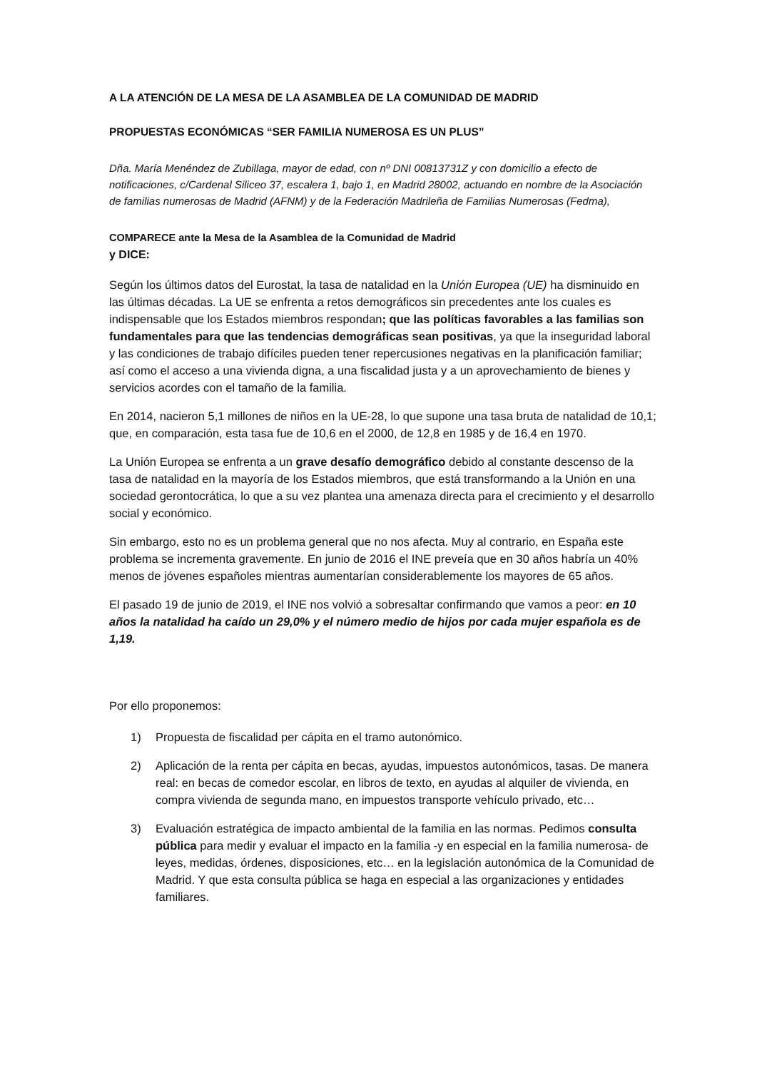A LA ATENCIÓN DE LA MESA DE LA ASAMBLEA DE LA COMUNIDAD DE MADRID
PROPUESTAS ECONÓMICAS “SER FAMILIA NUMEROSA ES UN PLUS”
Dña. María Menéndez de Zubillaga, mayor de edad, con nº DNI 00813731Z y con domicilio a efecto de notificaciones, c/Cardenal Siliceo 37, escalera 1, bajo 1, en Madrid 28002, actuando en nombre de la Asociación de familias numerosas de Madrid (AFNM) y de la Federación Madrileña de Familias Numerosas (Fedma),
COMPARECE ante la Mesa de la Asamblea de la Comunidad de Madrid
y DICE:
Según los últimos datos del Eurostat, la tasa de natalidad en la Unión Europea (UE) ha disminuido en las últimas décadas. La UE se enfrenta a retos demográficos sin precedentes ante los cuales es indispensable que los Estados miembros respondan; que las políticas favorables a las familias son fundamentales para que las tendencias demográficas sean positivas, ya que la inseguridad laboral y las condiciones de trabajo difíciles pueden tener repercusiones negativas en la planificación familiar; así como el acceso a una vivienda digna, a una fiscalidad justa y a un aprovechamiento de bienes y servicios acordes con el tamaño de la familia.
En 2014, nacieron 5,1 millones de niños en la UE-28, lo que supone una tasa bruta de natalidad de 10,1; que, en comparación, esta tasa fue de 10,6 en el 2000, de 12,8 en 1985 y de 16,4 en 1970.
La Unión Europea se enfrenta a un grave desafío demográfico debido al constante descenso de la tasa de natalidad en la mayoría de los Estados miembros, que está transformando a la Unión en una sociedad gerontocrática, lo que a su vez plantea una amenaza directa para el crecimiento y el desarrollo social y económico.
Sin embargo, esto no es un problema general que no nos afecta. Muy al contrario, en España este problema se incrementa gravemente. En junio de 2016 el INE preveía que en 30 años habría un 40% menos de jóvenes españoles mientras aumentarían considerablemente los mayores de 65 años.
El pasado 19 de junio de 2019, el INE nos volvió a sobresaltar confirmando que vamos a peor: en 10 años la natalidad ha caído un 29,0% y el número medio de hijos por cada mujer española es de 1,19.
Por ello proponemos:
1) Propuesta de fiscalidad per cápita en el tramo autonómico.
2) Aplicación de la renta per cápita en becas, ayudas, impuestos autonómicos, tasas. De manera real: en becas de comedor escolar, en libros de texto, en ayudas al alquiler de vivienda, en compra vivienda de segunda mano, en impuestos transporte vehículo privado, etc…
3) Evaluación estratégica de impacto ambiental de la familia en las normas. Pedimos consulta pública para medir y evaluar el impacto en la familia -y en especial en la familia numerosa- de leyes, medidas, órdenes, disposiciones, etc… en la legislación autonómica de la Comunidad de Madrid. Y que esta consulta pública se haga en especial a las organizaciones y entidades familiares.